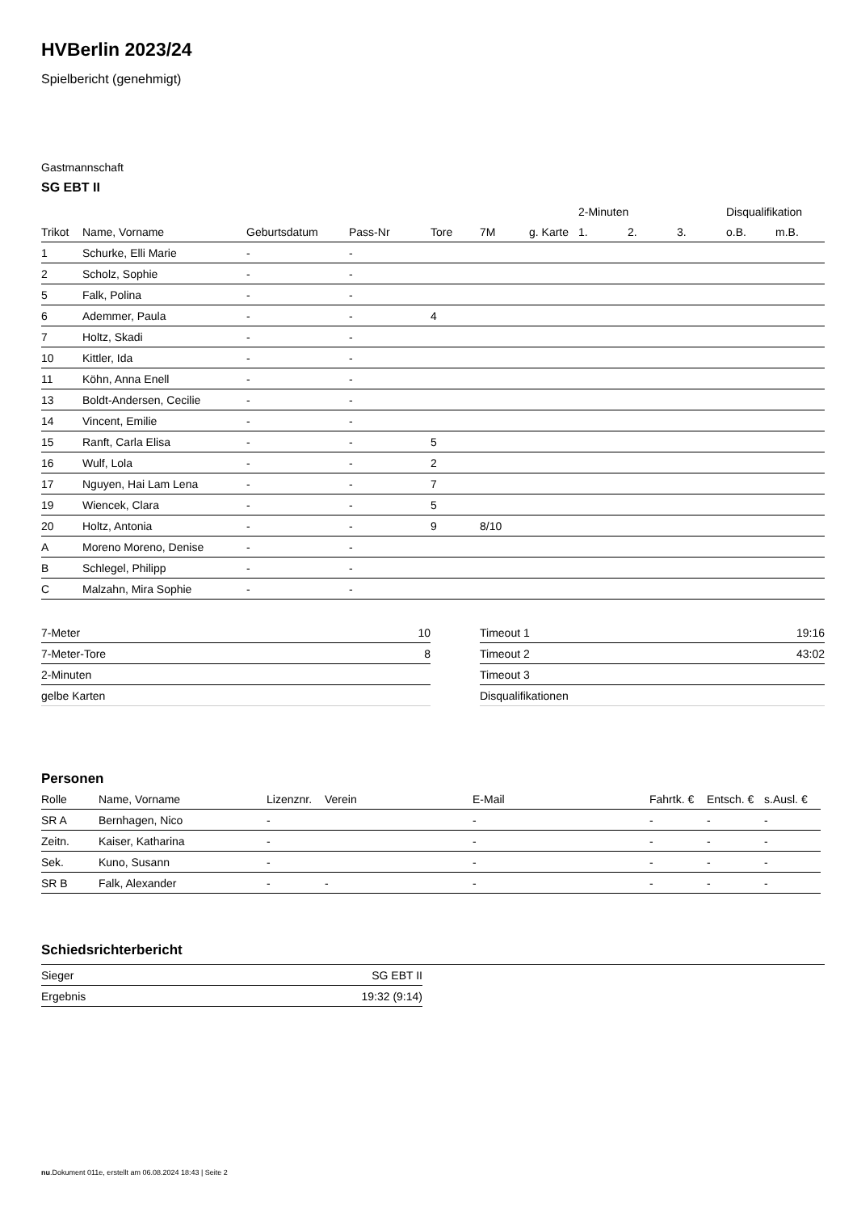HVBerlin 2023/24
Spielbericht (genehmigt)
Gastmannschaft
SG EBT II
| | | | | | | | 2-Minuten | | | Disqualifikation | |
| --- | --- | --- | --- | --- | --- | --- | --- | --- | --- | --- | --- |
| Trikot | Name, Vorname | Geburtsdatum | Pass-Nr | Tore | 7M | g. Karte | 1. | 2. | 3. | o.B. | m.B. |
| 1 | Schurke, Elli Marie | - | - | | | | | | | | |
| 2 | Scholz, Sophie | - | - | | | | | | | | |
| 5 | Falk, Polina | - | - | | | | | | | | |
| 6 | Ademmer, Paula | - | - | 4 | | | | | | | |
| 7 | Holtz, Skadi | - | - | | | | | | | | |
| 10 | Kittler, Ida | - | - | | | | | | | | |
| 11 | Köhn, Anna Enell | - | - | | | | | | | | |
| 13 | Boldt-Andersen, Cecilie | - | - | | | | | | | | |
| 14 | Vincent, Emilie | - | - | | | | | | | | |
| 15 | Ranft, Carla Elisa | - | - | 5 | | | | | | | |
| 16 | Wulf, Lola | - | - | 2 | | | | | | | |
| 17 | Nguyen, Hai Lam Lena | - | - | 7 | | | | | | | |
| 19 | Wiencek, Clara | - | - | 5 | | | | | | | |
| 20 | Holtz, Antonia | - | - | 9 | 8/10 | | | | | | |
| A | Moreno Moreno, Denise | - | - | | | | | | | | |
| B | Schlegel, Philipp | - | - | | | | | | | | |
| C | Malzahn, Mira Sophie | - | - | | | | | | | | |
| 7-Meter | 10 |
| 7-Meter-Tore | 8 |
| 2-Minuten | |
| gelbe Karten | |
| Timeout 1 | 19:16 |
| Timeout 2 | 43:02 |
| Timeout 3 | |
| Disqualifikationen | |
Personen
| Rolle | Name, Vorname | Lizenznr. | Verein | E-Mail | Fahrtk. € | Entsch. € | s.Ausl. € |
| --- | --- | --- | --- | --- | --- | --- | --- |
| SR A | Bernhagen, Nico | - | | - | - | - | - |
| Zeitn. | Kaiser, Katharina | - | | - | - | - | - |
| Sek. | Kuno, Susann | - | | - | - | - | - |
| SR B | Falk, Alexander | - | - | - | - | - | - |
Schiedsrichterbericht
| Sieger | SG EBT II |
| Ergebnis | 19:32 (9:14) |
nu.Dokument 011e, erstellt am 06.08.2024 18:43 | Seite 2